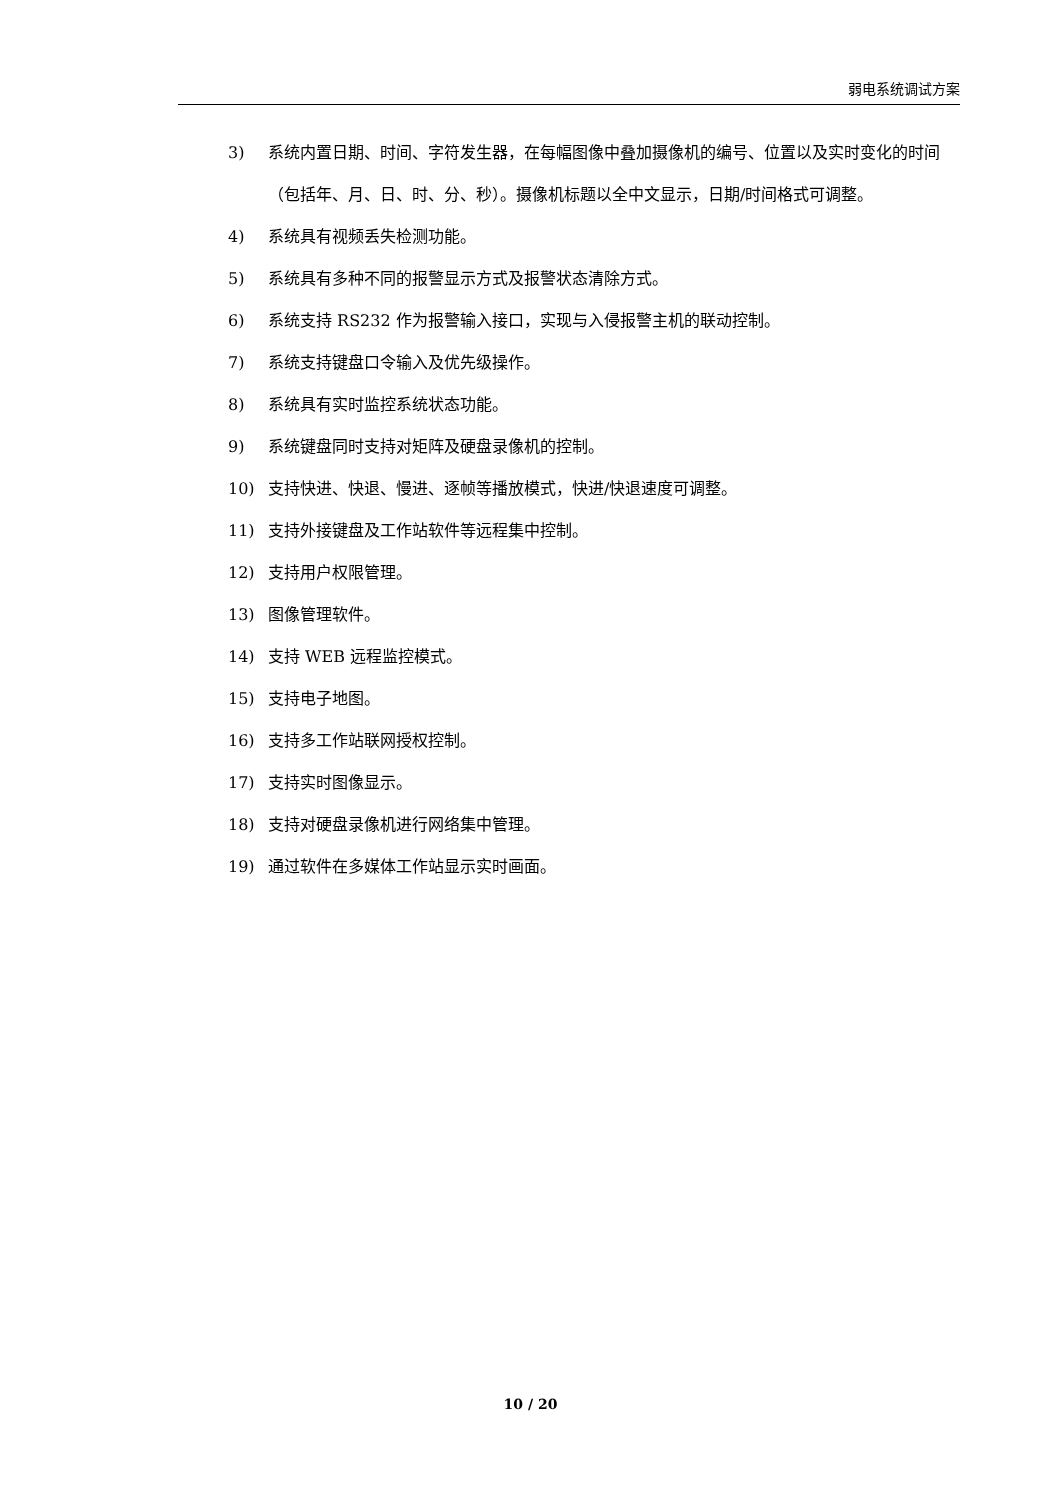弱电系统调试方案
3) 系统内置日期、时间、字符发生器，在每幅图像中叠加摄像机的编号、位置以及实时变化的时间（包括年、月、日、时、分、秒）。摄像机标题以全中文显示，日期/时间格式可调整。
4) 系统具有视频丢失检测功能。
5) 系统具有多种不同的报警显示方式及报警状态清除方式。
6) 系统支持 RS232 作为报警输入接口，实现与入侵报警主机的联动控制。
7) 系统支持键盘口令输入及优先级操作。
8) 系统具有实时监控系统状态功能。
9) 系统键盘同时支持对矩阵及硬盘录像机的控制。
10) 支持快进、快退、慢进、逐帧等播放模式，快进/快退速度可调整。
11) 支持外接键盘及工作站软件等远程集中控制。
12) 支持用户权限管理。
13) 图像管理软件。
14) 支持 WEB 远程监控模式。
15) 支持电子地图。
16) 支持多工作站联网授权控制。
17) 支持实时图像显示。
18) 支持对硬盘录像机进行网络集中管理。
19) 通过软件在多媒体工作站显示实时画面。
10 / 20